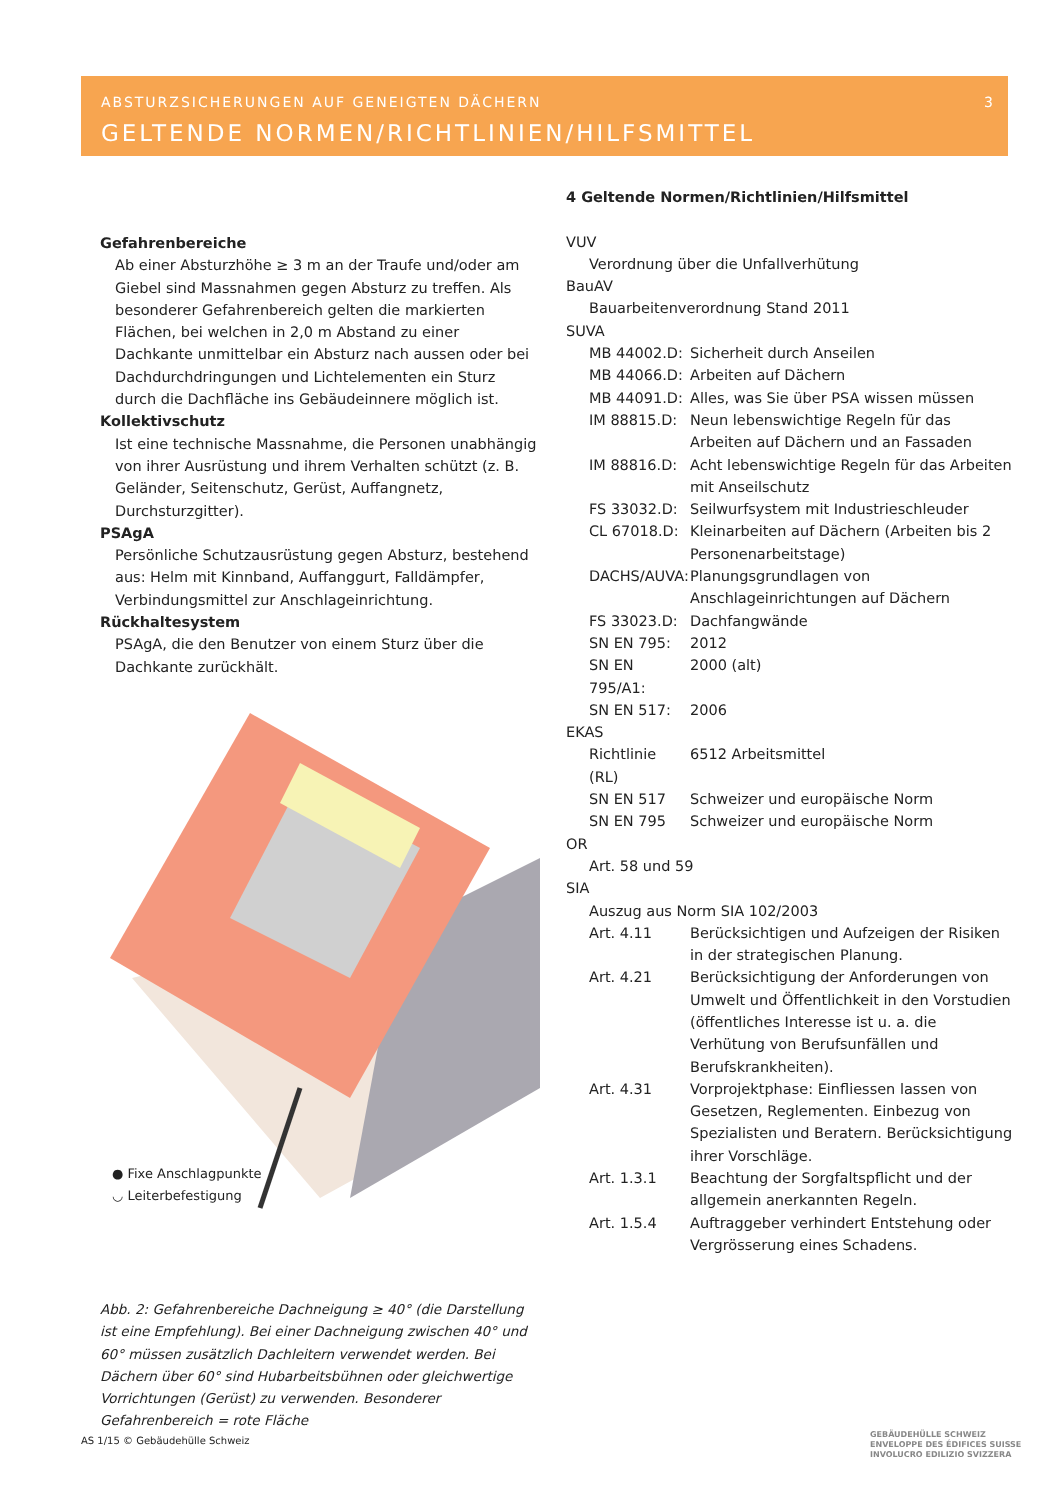ABSTURZSICHERUNGEN AUF GENEIGTEN DÄCHERN
3
GELTENDE NORMEN/RICHTLINIEN/HILFSMITTEL
Gefahrenbereiche
Ab einer Absturzhöhe ≥ 3 m an der Traufe und/oder am Giebel sind Massnahmen gegen Absturz zu treffen. Als besonderer Gefahrenbereich gelten die markierten Flächen, bei welchen in 2,0 m Abstand zu einer Dachkante unmittelbar ein Absturz nach aussen oder bei Dachdurchdringungen und Lichtelementen ein Sturz durch die Dachfläche ins Gebäudeinnere möglich ist.
Kollektivschutz
Ist eine technische Massnahme, die Personen unabhängig von ihrer Ausrüstung und ihrem Verhalten schützt (z. B. Geländer, Seitenschutz, Gerüst, Auffangnetz, Durchsturzgitter).
PSAgA
Persönliche Schutzausrüstung gegen Absturz, bestehend aus: Helm mit Kinnband, Auffanggurt, Falldämpfer, Verbindungsmittel zur Anschlageinrichtung.
Rückhaltesystem
PSAgA, die den Benutzer von einem Sturz über die Dachkante zurückhält.
● Fixe Anschlagpunkte
◡ Leiterbefestigung
Abb. 2: Gefahrenbereiche Dachneigung ≥ 40° (die Darstellung ist eine Empfehlung). Bei einer Dachneigung zwischen 40° und 60° müssen zusätzlich Dachleitern verwendet werden. Bei Dächern über 60° sind Hubarbeitsbühnen oder gleichwertige Vorrichtungen (Gerüst) zu verwenden. Besonderer Gefahrenbereich = rote Fläche
4 Geltende Normen/Richtlinien/Hilfsmittel
VUV
Verordnung über die Unfallverhütung
BauAV
Bauarbeitenverordnung Stand 2011
SUVA
MB 44002.D: Sicherheit durch Anseilen
MB 44066.D: Arbeiten auf Dächern
MB 44091.D: Alles, was Sie über PSA wissen müssen
IM 88815.D: Neun lebenswichtige Regeln für das Arbeiten auf Dächern und an Fassaden
IM 88816.D: Acht lebenswichtige Regeln für das Arbeiten mit Anseilschutz
FS 33032.D: Seilwurfsystem mit Industrieschleuder
CL 67018.D: Kleinarbeiten auf Dächern (Arbeiten bis 2 Personenarbeitstage)
DACHS/AUVA: Planungsgrundlagen von Anschlageinrichtungen auf Dächern
FS 33023.D: Dachfangwände
SN EN 795: 2012
SN EN 795/A1: 2000 (alt)
SN EN 517: 2006
EKAS
Richtlinie (RL) 6512 Arbeitsmittel
SN EN 517 Schweizer und europäische Norm
SN EN 795 Schweizer und europäische Norm
OR
Art. 58 und 59
SIA
Auszug aus Norm SIA 102/2003
Art. 4.11 Berücksichtigen und Aufzeigen der Risiken in der strategischen Planung.
Art. 4.21 Berücksichtigung der Anforderungen von Umwelt und Öffentlichkeit in den Vorstudien (öffentliches Interesse ist u. a. die Verhütung von Berufsunfällen und Berufskrankheiten).
Art. 4.31 Vorprojektphase: Einfliessen lassen von Gesetzen, Reglementen. Einbezug von Spezialisten und Beratern. Berücksichtigung ihrer Vorschläge.
Art. 1.3.1 Beachtung der Sorgfaltspflicht und der allgemein anerkannten Regeln.
Art. 1.5.4 Auftraggeber verhindert Entstehung oder Vergrösserung eines Schadens.
AS 1/15 © Gebäudehülle Schweiz
GEBÄUDEHÜLLE SCHWEIZ
ENVELOPPE DES ÉDIFICES SUISSE
INVOLUCRO EDILIZIO SVIZZERA